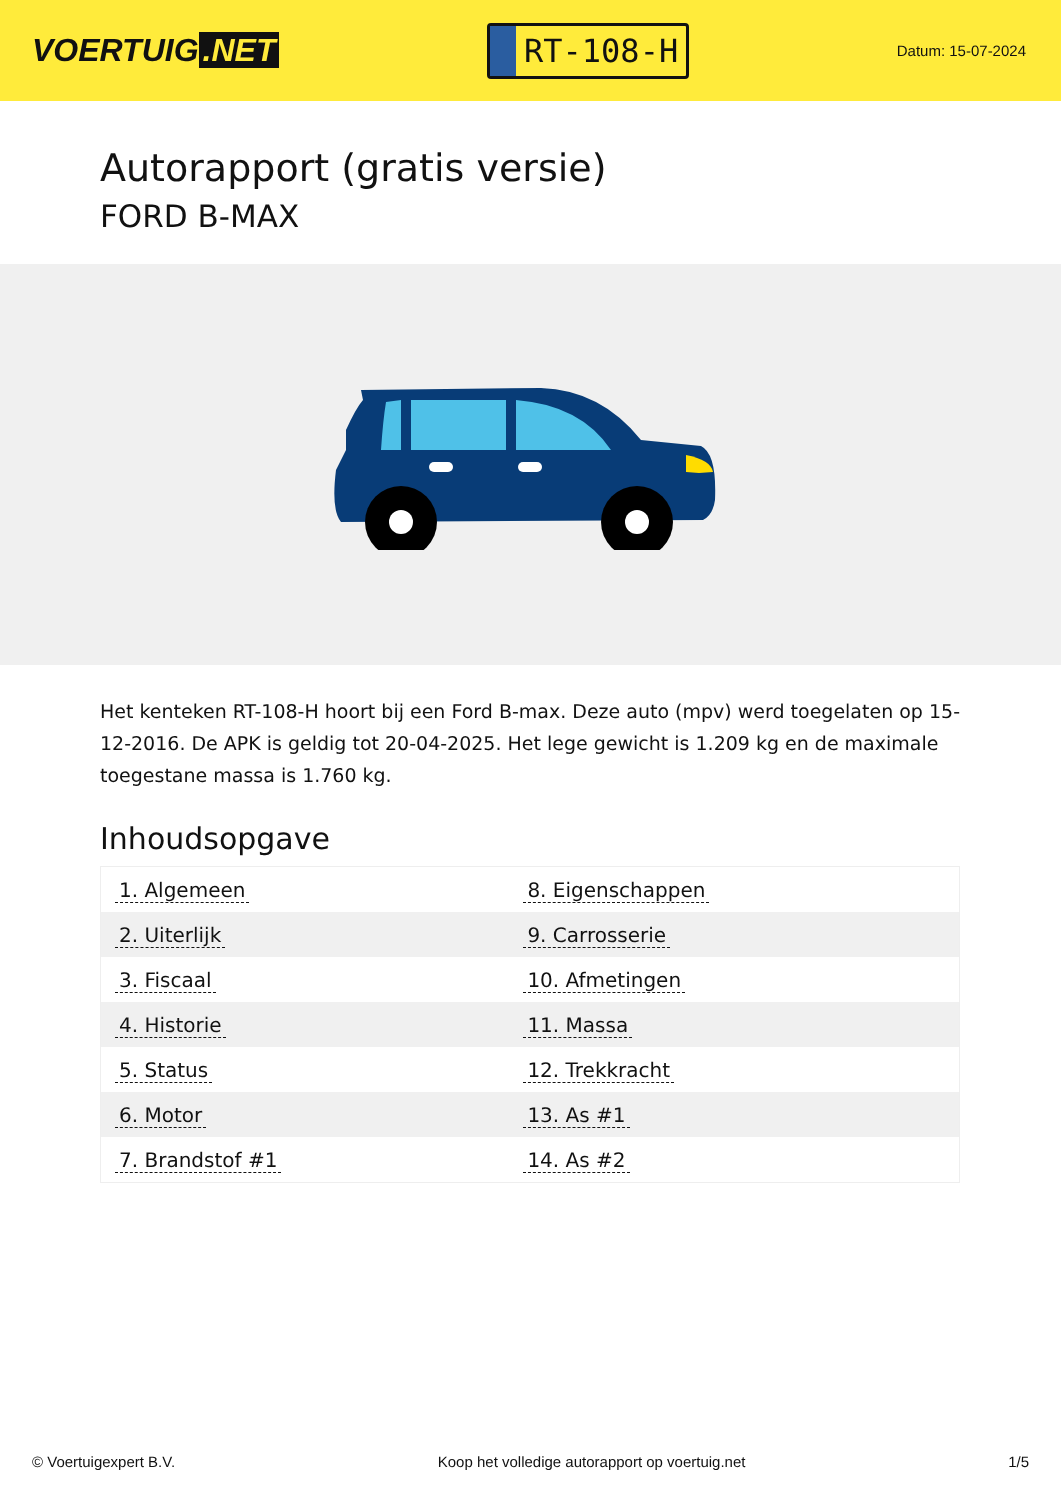VOERTUIG.NET
RT-108-H
Datum: 15-07-2024
Autorapport (gratis versie)
FORD B-MAX
Het kenteken RT-108-H hoort bij een Ford B-max. Deze auto (mpv) werd toegelaten op 15-12-2016. De APK is geldig tot 20-04-2025. Het lege gewicht is 1.209 kg en de maximale toegestane massa is 1.760 kg.
Inhoudsopgave
| 1. Algemeen | 8. Eigenschappen |
| 2. Uiterlijk | 9. Carrosserie |
| 3. Fiscaal | 10. Afmetingen |
| 4. Historie | 11. Massa |
| 5. Status | 12. Trekkracht |
| 6. Motor | 13. As #1 |
| 7. Brandstof #1 | 14. As #2 |
© Voertuigexpert B.V. Koop het volledige autorapport op voertuig.net 1/5